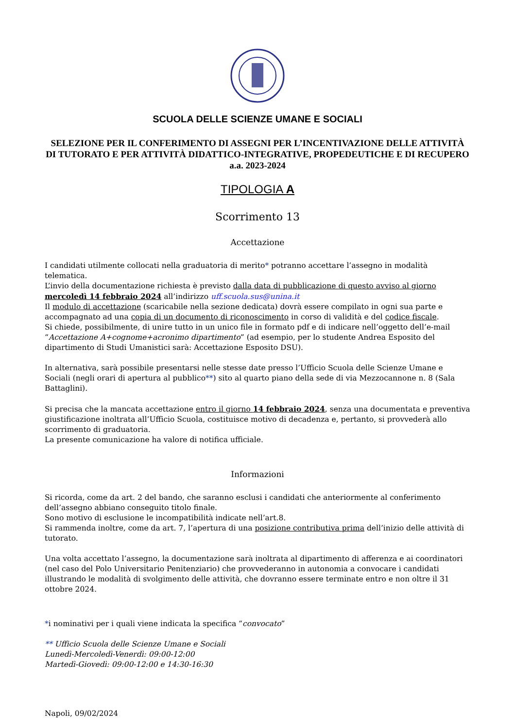SCUOLA DELLE SCIENZE UMANE E SOCIALI
SELEZIONE PER IL CONFERIMENTO DI ASSEGNI PER L’INCENTIVAZIONE DELLE ATTIVITÀ DI TUTORATO E PER ATTIVITÀ DIDATTICO-INTEGRATIVE, PROPEDEUTICHE E DI RECUPERO a.a. 2023-2024
TIPOLOGIA A
Scorrimento 13
Accettazione
I candidati utilmente collocati nella graduatoria di merito* potranno accettare l’assegno in modalità telematica.
L’invio della documentazione richiesta è previsto dalla data di pubblicazione di questo avviso al giorno mercoledì 14 febbraio 2024 all’indirizzo uff.scuola.sus@unina.it
Il modulo di accettazione (scaricabile nella sezione dedicata) dovrà essere compilato in ogni sua parte e accompagnato ad una copia di un documento di riconoscimento in corso di validità e del codice fiscale.
Si chiede, possibilmente, di unire tutto in un unico file in formato pdf e di indicare nell’oggetto dell’e-mail “Accettazione A+cognome+acronimo dipartimento” (ad esempio, per lo studente Andrea Esposito del dipartimento di Studi Umanistici sarà: Accettazione Esposito DSU).
In alternativa, sarà possibile presentarsi nelle stesse date presso l’Ufficio Scuola delle Scienze Umane e Sociali (negli orari di apertura al pubblico**) sito al quarto piano della sede di via Mezzocannone n. 8 (Sala Battaglini).
Si precisa che la mancata accettazione entro il giorno 14 febbraio 2024, senza una documentata e preventiva giustificazione inoltrata all’Ufficio Scuola, costituisce motivo di decadenza e, pertanto, si provvederà allo scorrimento di graduatoria.
La presente comunicazione ha valore di notifica ufficiale.
Informazioni
Si ricorda, come da art. 2 del bando, che saranno esclusi i candidati che anteriormente al conferimento dell’assegno abbiano conseguito titolo finale.
Sono motivo di esclusione le incompatibilità indicate nell’art.8.
Si rammenda inoltre, come da art. 7, l’apertura di una posizione contributiva prima dell’inizio delle attività di tutorato.
Una volta accettato l’assegno, la documentazione sarà inoltrata al dipartimento di afferenza e ai coordinatori (nel caso del Polo Universitario Penitenziario) che provvederanno in autonomia a convocare i candidati illustrando le modalità di svolgimento delle attività, che dovranno essere terminate entro e non oltre il 31 ottobre 2024.
*i nominativi per i quali viene indicata la specifica “convocato”
** Ufficio Scuola delle Scienze Umane e Sociali
Lunedì-Mercoledì-Venerdì: 09:00-12:00
Martedì-Giovedì: 09:00-12:00 e 14:30-16:30
Napoli, 09/02/2024